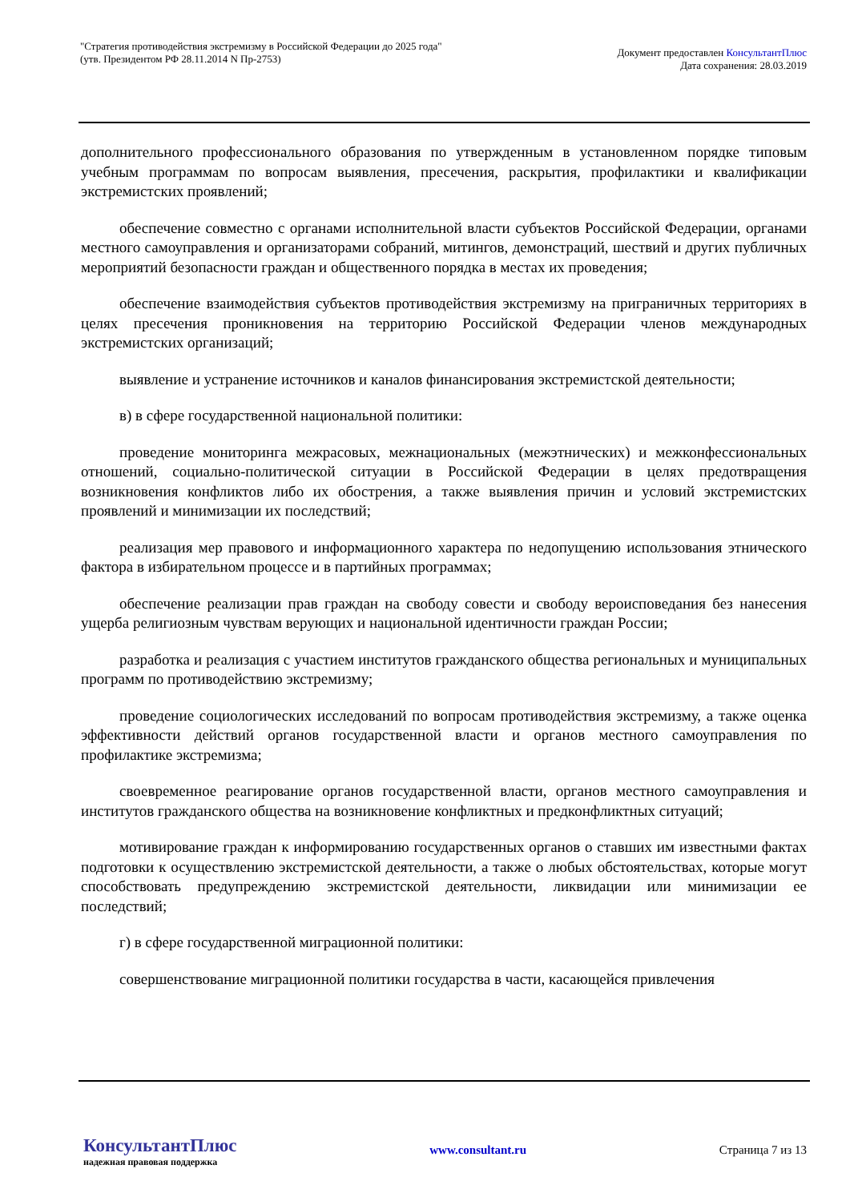"Стратегия противодействия экстремизму в Российской Федерации до 2025 года"
(утв. Президентом РФ 28.11.2014 N Пр-2753)
Документ предоставлен КонсультантПлюс
Дата сохранения: 28.03.2019
дополнительного профессионального образования по утвержденным в установленном порядке типовым учебным программам по вопросам выявления, пресечения, раскрытия, профилактики и квалификации экстремистских проявлений;
обеспечение совместно с органами исполнительной власти субъектов Российской Федерации, органами местного самоуправления и организаторами собраний, митингов, демонстраций, шествий и других публичных мероприятий безопасности граждан и общественного порядка в местах их проведения;
обеспечение взаимодействия субъектов противодействия экстремизму на приграничных территориях в целях пресечения проникновения на территорию Российской Федерации членов международных экстремистских организаций;
выявление и устранение источников и каналов финансирования экстремистской деятельности;
в) в сфере государственной национальной политики:
проведение мониторинга межрасовых, межнациональных (межэтнических) и межконфессиональных отношений, социально-политической ситуации в Российской Федерации в целях предотвращения возникновения конфликтов либо их обострения, а также выявления причин и условий экстремистских проявлений и минимизации их последствий;
реализация мер правового и информационного характера по недопущению использования этнического фактора в избирательном процессе и в партийных программах;
обеспечение реализации прав граждан на свободу совести и свободу вероисповедания без нанесения ущерба религиозным чувствам верующих и национальной идентичности граждан России;
разработка и реализация с участием институтов гражданского общества региональных и муниципальных программ по противодействию экстремизму;
проведение социологических исследований по вопросам противодействия экстремизму, а также оценка эффективности действий органов государственной власти и органов местного самоуправления по профилактике экстремизма;
своевременное реагирование органов государственной власти, органов местного самоуправления и институтов гражданского общества на возникновение конфликтных и предконфликтных ситуаций;
мотивирование граждан к информированию государственных органов о ставших им известными фактах подготовки к осуществлению экстремистской деятельности, а также о любых обстоятельствах, которые могут способствовать предупреждению экстремистской деятельности, ликвидации или минимизации ее последствий;
г) в сфере государственной миграционной политики:
совершенствование миграционной политики государства в части, касающейся привлечения
КонсультантПлюс
надежная правовая поддержка
www.consultant.ru Страница 7 из 13